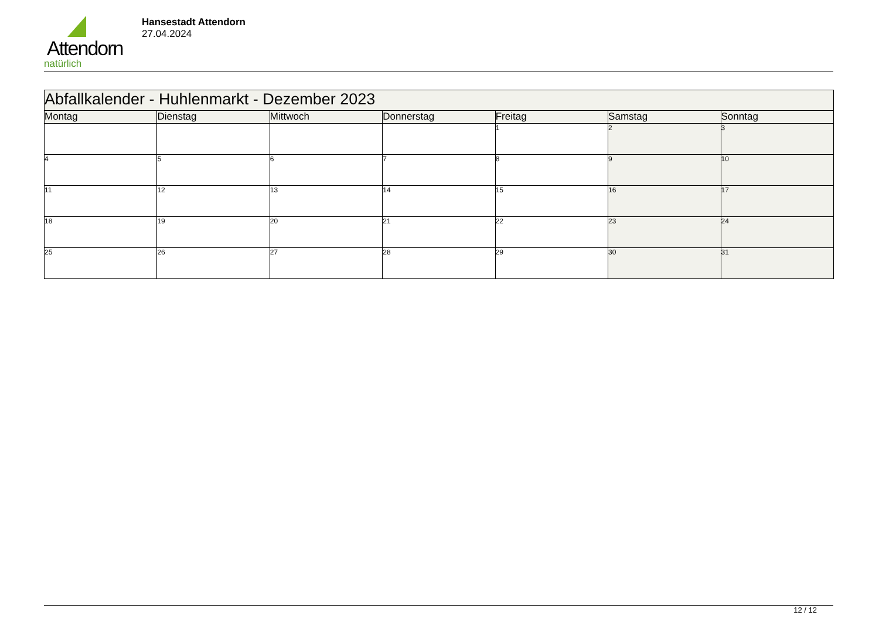Attendorn
natürlich
Hansestadt Attendorn
27.04.2024
| Abfallkalender - Huhlenmarkt - Dezember 2023 | | | | | | |
| Montag | Dienstag | Mittwoch | Donnerstag | Freitag | Samstag | Sonntag |
| | | | | 1 | 2 | 3 |
| 4 | 5 | 6 | 7 | 8 | 9 | 10 |
| 11 | 12 | 13 | 14 | 15 | 16 | 17 |
| 18 | 19 | 20 | 21 | 22 | 23 | 24 |
| 25 | 26 | 27 | 28 | 29 | 30 | 31 |
12 / 12